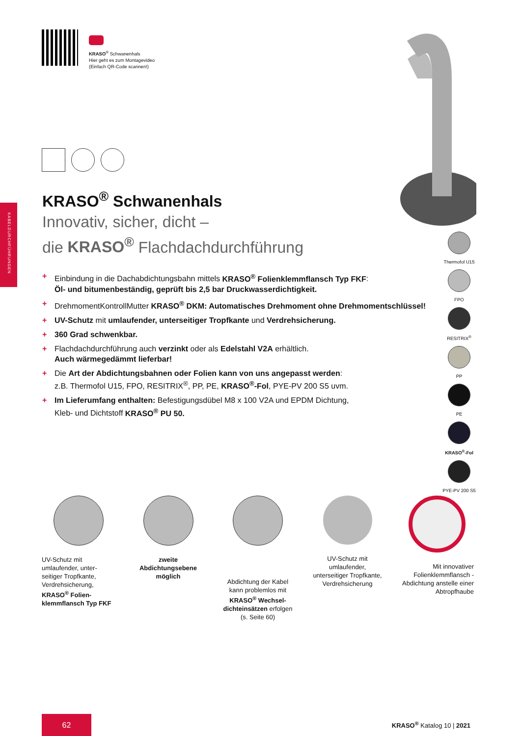KABELDURCHFÜHRUNGEN
KRASO<sup>®</sup> Schwanenhals
Hier geht es zum Montagevideo
(Einfach QR-Code scannen!)
KRASO<sup>®</sup> Schwanenhals
Innovativ, sicher, dicht –
die KRASO<sup>®</sup> Flachdachdurchführung
+ Einbindung in die Dachabdichtungsbahn mittels KRASO<sup>®</sup> Folienklemmflansch Typ FKF:
Öl- und bitumenbeständig, geprüft bis 2,5 bar Druckwasserdichtigkeit.
+ DrehmomentKontrollMutter KRASO<sup>®</sup> DKM: Automatisches Drehmoment ohne Drehmomentschlüssel!
+ UV-Schutz mit umlaufender, unterseitiger Tropfkante und Verdrehsicherung.
+ 360 Grad schwenkbar.
+ Flachdachdurchführung auch verzinkt oder als Edelstahl V2A erhältlich.
Auch wärmegedämmt lieferbar!
+ Die Art der Abdichtungsbahnen oder Folien kann von uns angepasst werden:
z.B. Thermofol U15, FPO, RESITRIX<sup>®</sup>, PP, PE, KRASO<sup>®</sup>-Fol, PYE-PV 200 S5 uvm.
+ Im Lieferumfang enthalten: Befestigungsdübel M8 x 100 V2A und EPDM Dichtung,
Kleb- und Dichtstoff KRASO<sup>®</sup> PU 50.
Thermofol U15
FPO
RESITRIX<sup>®</sup>
PP
PE
KRASO<sup>®</sup>-Fol
PYE-PV 200 S5
UV-Schutz mit umlaufender, unter-seitiger Tropfkante, Verdrehsicherung, KRASO<sup>®</sup> Folien-klemmflansch Typ FKF
zweite Abdichtungsebene möglich
Abdichtung der Kabel kann problemlos mit KRASO<sup>®</sup> Wechsel-dichteinsätzen erfolgen (s. Seite 60)
UV-Schutz mit umlaufender, unterseitiger Tropfkante, Verdrehsicherung
Mit innovativer Folienklemmflansch -Abdichtung anstelle einer Abtropfhaube
62
KRASO<sup>®</sup> Katalog 10 | 2021